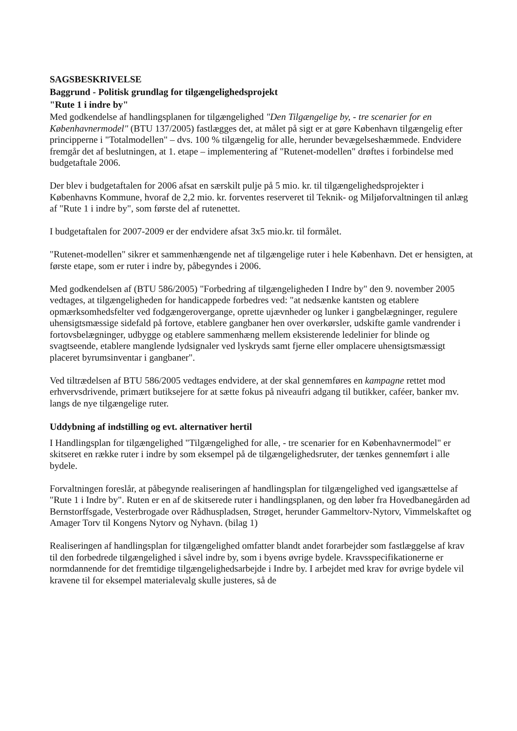SAGSBESKRIVELSE
Baggrund - Politisk grundlag for tilgængelighedsprojekt
"Rute 1 i indre by"
Med godkendelse af handlingsplanen for tilgængelighed "Den Tilgængelige by, - tre scenarier for en Københavnermodel" (BTU 137/2005) fastlægges det, at målet på sigt er at gøre København tilgængelig efter principperne i "Totalmodellen" – dvs. 100 % tilgængelig for alle, herunder bevægelseshæmmede. Endvidere fremgår det af beslutningen, at 1. etape – implementering af "Rutenet-modellen" drøftes i forbindelse med budgetaftale 2006.
Der blev i budgetaftalen for 2006 afsat en særskilt pulje på 5 mio. kr. til tilgængelighedsprojekter i Københavns Kommune, hvoraf de 2,2 mio. kr. forventes reserveret til Teknik- og Miljøforvaltningen til anlæg af "Rute 1 i indre by", som første del af rutenettet.
I budgetaftalen for 2007-2009 er der endvidere afsat 3x5 mio.kr. til formålet.
"Rutenet-modellen" sikrer et sammenhængende net af tilgængelige ruter i hele København. Det er hensigten, at første etape, som er ruter i indre by, påbegyndes i 2006.
Med godkendelsen af (BTU 586/2005) "Forbedring af tilgængeligheden I Indre by" den 9. november 2005 vedtages, at tilgængeligheden for handicappede forbedres ved: "at nedsænke kantsten og etablere opmærksomhedsfelter ved fodgængerovergange, oprette ujævnheder og lunker i gangbelægninger, regulere uhensigtsmæssige sidefald på fortove, etablere gangbaner hen over overkørsler, udskifte gamle vandrender i fortovsbelægninger, udbygge og etablere sammenhæng mellem eksisterende ledelinier for blinde og svagtseende, etablere manglende lydsignaler ved lyskryds samt fjerne eller omplacere uhensigtsmæssigt placeret byrumsinventar i gangbaner".
Ved tiltrædelsen af BTU 586/2005 vedtages endvidere, at der skal gennemføres en kampagne rettet mod erhvervsdrivende, primært butiksejere for at sætte fokus på niveaufri adgang til butikker, caféer, banker mv. langs de nye tilgængelige ruter.
Uddybning af indstilling og evt. alternativer hertil
I Handlingsplan for tilgængelighed "Tilgængelighed for alle, - tre scenarier for en Københavnermodel" er skitseret en række ruter i indre by som eksempel på de tilgængelighedsruter, der tænkes gennemført i alle bydele.
Forvaltningen foreslår, at påbegynde realiseringen af handlingsplan for tilgængelighed ved igangsættelse af "Rute 1 i Indre by". Ruten er en af de skitserede ruter i handlingsplanen, og den løber fra Hovedbanegården ad Bernstorffsgade, Vesterbrogade over Rådhuspladsen, Strøget, herunder Gammeltorv-Nytorv, Vimmelskaftet og Amager Torv til Kongens Nytorv og Nyhavn. (bilag 1)
Realiseringen af handlingsplan for tilgængelighed omfatter blandt andet forarbejder som fastlæggelse af krav til den forbedrede tilgængelighed i såvel indre by, som i byens øvrige bydele. Kravsspecifikationerne er normdannende for det fremtidige tilgængelighedsarbejde i Indre by. I arbejdet med krav for øvrige bydele vil kravene til for eksempel materialevalg skulle justeres, så de